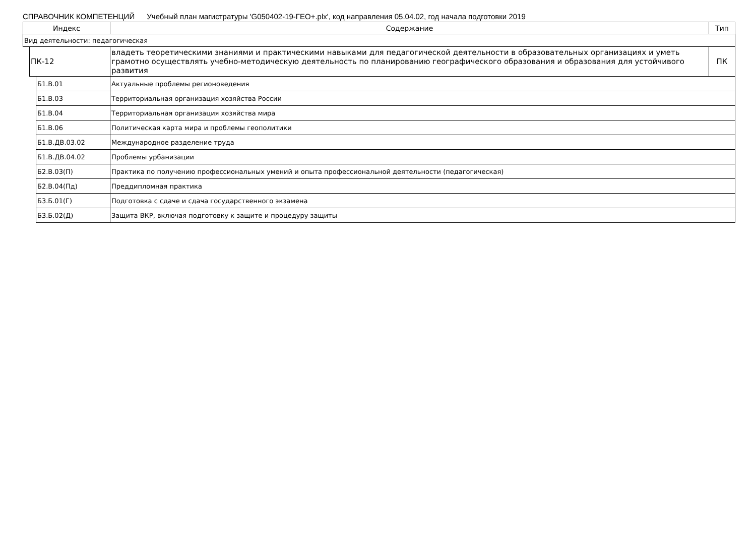СПРАВОЧНИК КОМПЕТЕНЦИЙ Учебный план магистратуры 'G050402-19-ГЕО+.plx', код направления 05.04.02, год начала подготовки 2019
| Индекс | | | Содержание | Тип |
| --- | --- | --- | --- | --- |
| Вид деятельности: педагогическая | | | | |
| | ПК-12 | | владеть теоретическими знаниями и практическими навыками для педагогической деятельности в образовательных организациях и уметь грамотно осуществлять учебно-методическую деятельность по планированию географического образования и образования для устойчивого развития | ПК |
| | | Б1.В.01 | Актуальные проблемы регионоведения | |
| | | Б1.В.03 | Территориальная организация хозяйства России | |
| | | Б1.В.04 | Территориальная организация хозяйства мира | |
| | | Б1.В.06 | Политическая карта мира и проблемы геополитики | |
| | | Б1.В.ДВ.03.02 | Международное разделение труда | |
| | | Б1.В.ДВ.04.02 | Проблемы урбанизации | |
| | | Б2.В.03(П) | Практика по получению профессиональных умений и опыта профессиональной деятельности (педагогическая) | |
| | | Б2.В.04(Пд) | Преддипломная практика | |
| | | Б3.Б.01(Г) | Подготовка с сдаче и сдача государственного экзамена | |
| | | Б3.Б.02(Д) | Защита ВКР, включая подготовку к защите и процедуру защиты | |